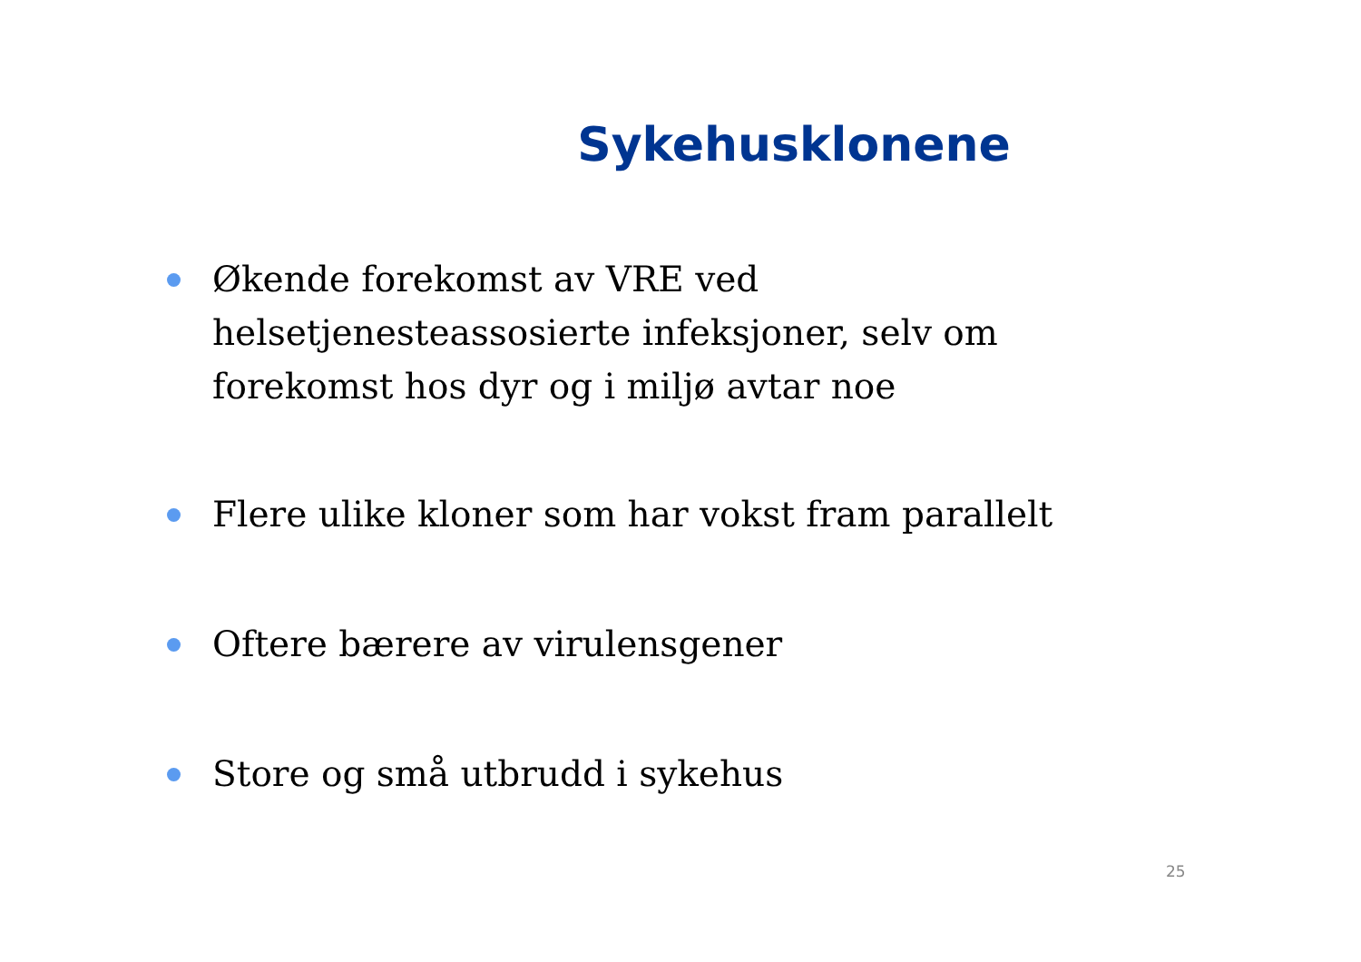Sykehusklonene
Økende forekomst av VRE ved helsetjenesteassosierte infeksjoner, selv om forekomst hos dyr og i miljø avtar noe
Flere ulike kloner som har vokst fram parallelt
Oftere bærere av virulensgener
Store og små utbrudd i sykehus
25